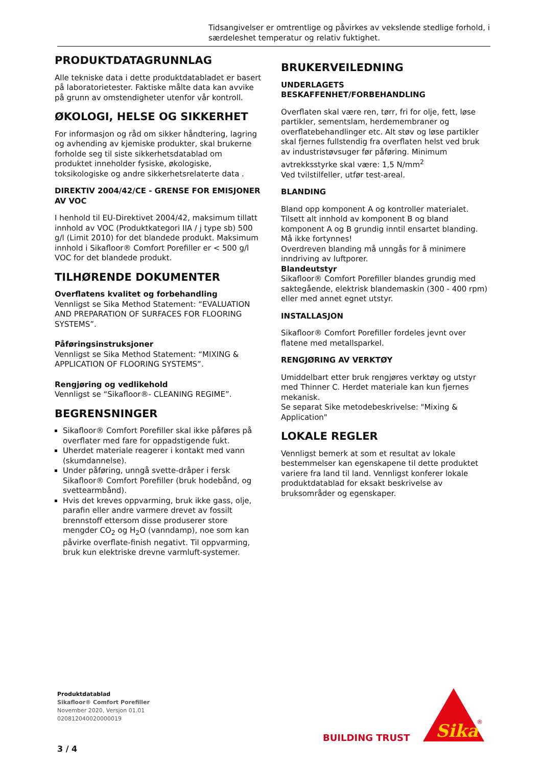Tidsangivelser er omtrentlige og påvirkes av vekslende stedlige forhold, i særdeleshet temperatur og relativ fuktighet.
PRODUKTDATAGRUNNLAG
Alle tekniske data i dette produktdatabladet er basert på laboratorietester. Faktiske målte data kan avvike på grunn av omstendigheter utenfor vår kontroll.
ØKOLOGI, HELSE OG SIKKERHET
For informasjon og råd om sikker håndtering, lagring og avhending av kjemiske produkter, skal brukerne forholde seg til siste sikkerhetsdatablad om produktet inneholder fysiske, økologiske, toksikologiske og andre sikkerhetsrelaterte data .
DIREKTIV 2004/42/CE - GRENSE FOR EMISJONER AV VOC
I henhold til EU-Direktivet 2004/42, maksimum tillatt innhold av VOC (Produktkategori IIA / j type sb) 500 g/l (Limit 2010) for det blandede produkt. Maksimum innhold i Sikafloor® Comfort Porefiller er < 500 g/l VOC for det blandede produkt.
TILHØRENDE DOKUMENTER
Overflatens kvalitet og forbehandling
Vennligst se Sika Method Statement: “EVALUATION AND PREPARATION OF SURFACES FOR FLOORING SYSTEMS”.
Påføringsinstruksjoner
Vennligst se Sika Method Statement: “MIXING & APPLICATION OF FLOORING SYSTEMS”.
Rengjøring og vedlikehold
Vennligst se “Sikafloor®- CLEANING REGIME”.
BEGRENSNINGER
Sikafloor® Comfort Porefiller skal ikke påføres på overflater med fare for oppadstigende fukt.
Uherdet materiale reagerer i kontakt med vann (skumdannelse).
Under påføring, unngå svette-dråper i fersk Sikafloor® Comfort Porefiller (bruk hodebånd, og svettearmbånd).
Hvis det kreves oppvarming, bruk ikke gass, olje, parafin eller andre varmere drevet av fossilt brennstoff ettersom disse produserer store mengder CO<sub>2</sub> og H<sub>2</sub>O (vanndamp), noe som kan påvirke overflate-finish negativt. Til oppvarming, bruk kun elektriske drevne varmluft-systemer.
BRUKERVEILEDNING
UNDERLAGETS BESKAFFENHET/FORBEHANDLING
Overflaten skal være ren, tørr, fri for olje, fett, løse partikler, sementslam, herdemembraner og overflatebehandlinger etc. Alt støv og løse partikler skal fjernes fullstendig fra overflaten helst ved bruk av industristøvsuger før påføring. Minimum avtrekksstyrke skal være: 1,5 N/mm<sup>2</sup>
Ved tvilstilfeller, utfør test-areal.
BLANDING
Bland opp komponent A og kontroller materialet. Tilsett alt innhold av komponent B og bland komponent A og B grundig inntil ensartet blanding.
Må ikke fortynnes!
Overdreven blanding må unngås for å minimere inndriving av luftporer.
Blandeutstyr
Sikafloor® Comfort Porefiller blandes grundig med saktegående, elektrisk blandemaskin (300 - 400 rpm) eller med annet egnet utstyr.
INSTALLASJON
Sikafloor® Comfort Porefiller fordeles jevnt over flatene med metallsparkel.
RENGJØRING AV VERKTØY
Umiddelbart etter bruk rengjøres verktøy og utstyr med Thinner C. Herdet materiale kan kun fjernes mekanisk.
Se separat Sike metodebeskrivelse: "Mixing & Application"
LOKALE REGLER
Vennligst bemerk at som et resultat av lokale bestemmelser kan egenskapene til dette produktet variere fra land til land. Vennligst konferer lokale produktdatablad for eksakt beskrivelse av bruksområder og egenskaper.
Produktdatablad
Sikafloor® Comfort Porefiller
November 2020, Versjon 01.01
020812040020000019
3 / 4
BUILDING TRUST
Sika
®